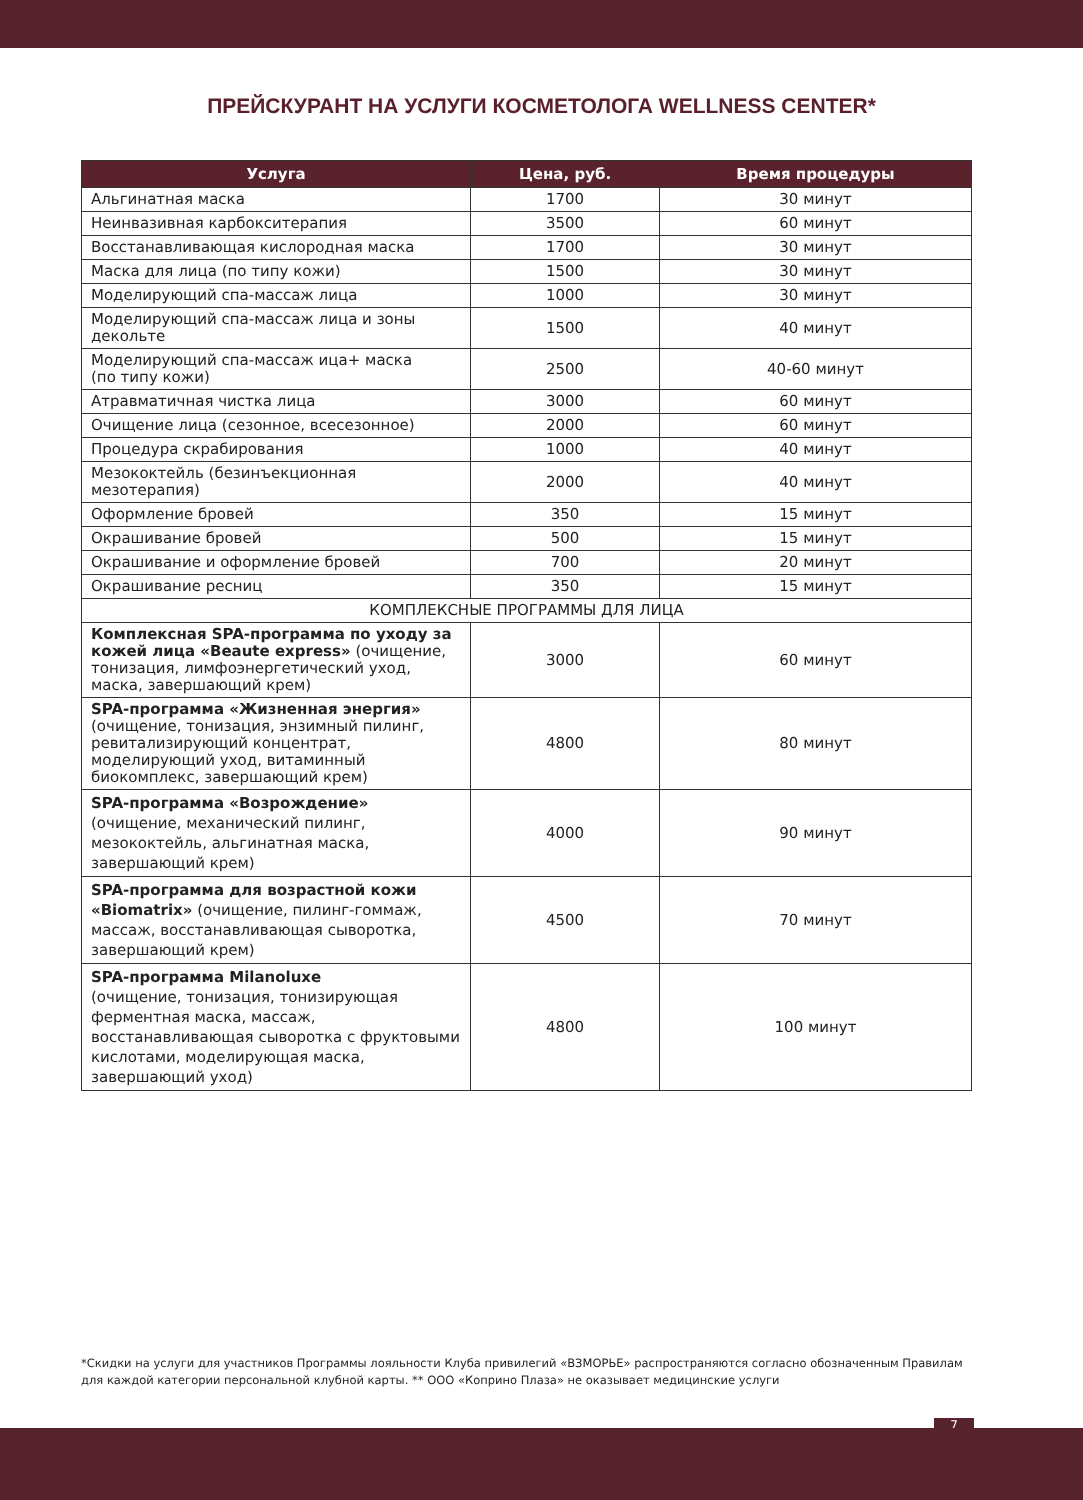ПРЕЙСКУРАНТ НА УСЛУГИ КОСМЕТОЛОГА WELLNESS CENTER*
| Услуга | Цена, руб. | Время процедуры |
| --- | --- | --- |
| Альгинатная маска | 1700 | 30 минут |
| Неинвазивная карбокситерапия | 3500 | 60 минут |
| Восстанавливающая кислородная маска | 1700 | 30 минут |
| Маска для лица (по типу кожи) | 1500 | 30 минут |
| Моделирующий спа-массаж лица | 1000 | 30 минут |
| Моделирующий спа-массаж лица и зоны декольте | 1500 | 40 минут |
| Моделирующий спа-массаж ица+ маска (по типу кожи) | 2500 | 40-60 минут |
| Атравматичная чистка лица | 3000 | 60 минут |
| Очищение лица (сезонное, всесезонное) | 2000 | 60 минут |
| Процедура скрабирования | 1000 | 40 минут |
| Мезококтейль (безинъекционная мезотерапия) | 2000 | 40 минут |
| Оформление бровей | 350 | 15 минут |
| Окрашивание бровей | 500 | 15 минут |
| Окрашивание и оформление бровей | 700 | 20 минут |
| Окрашивание ресниц | 350 | 15 минут |
| КОМПЛЕКСНЫЕ ПРОГРАММЫ ДЛЯ ЛИЦА | | |
| Комплексная SPA-программа по уходу за кожей лица «Beaute express» (очищение, тонизация, лимфоэнергетический уход, маска, завершающий крем) | 3000 | 60 минут |
| SPA-программа «Жизненная энергия» (очищение, тонизация, энзимный пилинг, ревитализирующий концентрат, моделирующий уход, витаминный биокомплекс, завершающий крем) | 4800 | 80 минут |
| SPA-программа «Возрождение» (очищение, механический пилинг, мезококтейль, альгинатная маска, завершающий крем) | 4000 | 90 минут |
| SPA-программа для возрастной кожи «Biomatrix» (очищение, пилинг-гоммаж, массаж, восстанавливающая сыворотка, завершающий крем) | 4500 | 70 минут |
| SPA-программа Milanoluxe (очищение, тонизация, тонизирующая ферментная маска, массаж, восстанавливающая сыворотка с фруктовыми кислотами, моделирующая маска, завершающий уход) | 4800 | 100 минут |
*Скидки на услуги для участников Программы лояльности Клуба привилегий «ВЗМОРЬЕ» распространяются согласно обозначенным Правилам для каждой категории персональной клубной карты. ** ООО «Коприно Плаза» не оказывает медицинские услуги
7